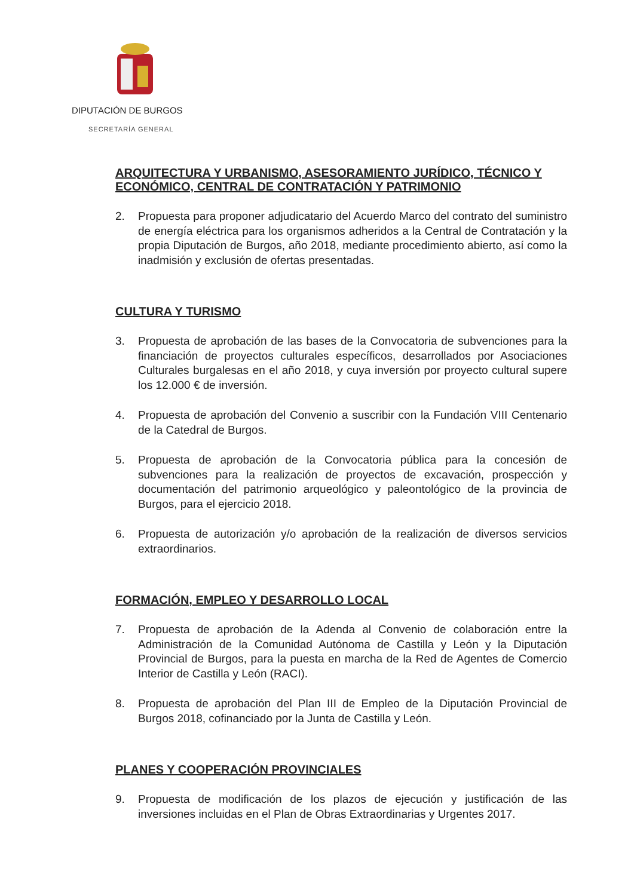DIPUTACIÓN DE BURGOS
SECRETARÍA GENERAL
ARQUITECTURA Y URBANISMO, ASESORAMIENTO JURÍDICO, TÉCNICO Y ECONÓMICO, CENTRAL DE CONTRATACIÓN Y PATRIMONIO
2. Propuesta para proponer adjudicatario del Acuerdo Marco del contrato del suministro de energía eléctrica para los organismos adheridos a la Central de Contratación y la propia Diputación de Burgos, año 2018, mediante procedimiento abierto, así como la inadmisión y exclusión de ofertas presentadas.
CULTURA Y TURISMO
3. Propuesta de aprobación de las bases de la Convocatoria de subvenciones para la financiación de proyectos culturales específicos, desarrollados por Asociaciones Culturales burgalesas en el año 2018, y cuya inversión por proyecto cultural supere los 12.000 € de inversión.
4. Propuesta de aprobación del Convenio a suscribir con la Fundación VIII Centenario de la Catedral de Burgos.
5. Propuesta de aprobación de la Convocatoria pública para la concesión de subvenciones para la realización de proyectos de excavación, prospección y documentación del patrimonio arqueológico y paleontológico de la provincia de Burgos, para el ejercicio 2018.
6. Propuesta de autorización y/o aprobación de la realización de diversos servicios extraordinarios.
FORMACIÓN, EMPLEO Y DESARROLLO LOCAL
7. Propuesta de aprobación de la Adenda al Convenio de colaboración entre la Administración de la Comunidad Autónoma de Castilla y León y la Diputación Provincial de Burgos, para la puesta en marcha de la Red de Agentes de Comercio Interior de Castilla y León (RACI).
8. Propuesta de aprobación del Plan III de Empleo de la Diputación Provincial de Burgos 2018, cofinanciado por la Junta de Castilla y León.
PLANES Y COOPERACIÓN PROVINCIALES
9. Propuesta de modificación de los plazos de ejecución y justificación de las inversiones incluidas en el Plan de Obras Extraordinarias y Urgentes 2017.